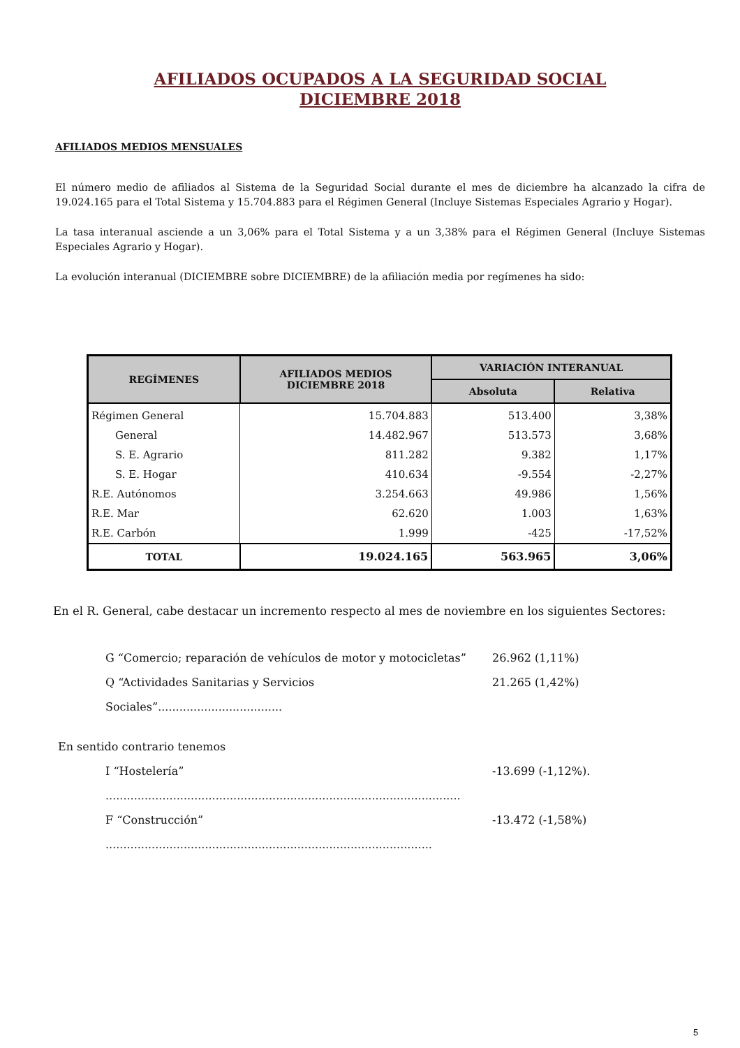AFILIADOS OCUPADOS A LA SEGURIDAD SOCIAL
DICIEMBRE 2018
AFILIADOS MEDIOS MENSUALES
El número medio de afiliados al Sistema de la Seguridad Social durante el mes de diciembre ha alcanzado la cifra de 19.024.165 para el Total Sistema y 15.704.883 para el Régimen General (Incluye Sistemas Especiales Agrario y Hogar).
La tasa interanual asciende a un 3,06% para el Total Sistema y a un 3,38% para el Régimen General (Incluye Sistemas Especiales Agrario y Hogar).
La evolución interanual (DICIEMBRE sobre DICIEMBRE) de la afiliación media por regímenes ha sido:
| REGÍMENES | AFILIADOS MEDIOS DICIEMBRE 2018 | VARIACIÓN INTERANUAL | |
| --- | --- | --- | --- |
| | | Absoluta | Relativa |
| Régimen General | 15.704.883 | 513.400 | 3,38% |
| General | 14.482.967 | 513.573 | 3,68% |
| S. E. Agrario | 811.282 | 9.382 | 1,17% |
| S. E. Hogar | 410.634 | -9.554 | -2,27% |
| R.E. Autónomos | 3.254.663 | 49.986 | 1,56% |
| R.E. Mar | 62.620 | 1.003 | 1,63% |
| R.E. Carbón | 1.999 | -425 | -17,52% |
| TOTAL | 19.024.165 | 563.965 | 3,06% |
En el R. General, cabe destacar un incremento respecto al mes de noviembre en los siguientes Sectores:
G “Comercio; reparación de vehículos de motor y motocicletas” 26.962 (1,11%)
Q “Actividades Sanitarias y Servicios Sociales”................................... 21.265 (1,42%)
En sentido contrario tenemos
I “Hostelería” .................................................................................................... -13.699 (-1,12%).
F “Construcción” ............................................................................................ -13.472 (-1,58%)
5